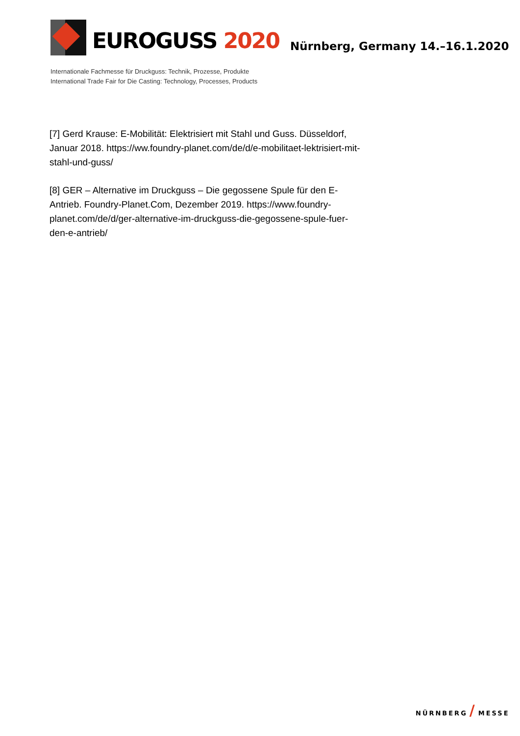EUROGUSS 2020
Nürnberg, Germany 14.–16.1.2020
Internationale Fachmesse für Druckguss: Technik, Prozesse, Produkte
International Trade Fair for Die Casting: Technology, Processes, Products
[7] Gerd Krause: E-Mobilität: Elektrisiert mit Stahl und Guss. Düsseldorf, Januar 2018. https://ww.foundry-planet.com/de/d/e-mobilitaet-lektrisiert-mit-stahl-und-guss/
[8] GER – Alternative im Druckguss – Die gegossene Spule für den E-Antrieb. Foundry-Planet.Com, Dezember 2019. https://www.foundry-planet.com/de/d/ger-alternative-im-druckguss-die-gegossene-spule-fuer-den-e-antrieb/
NÜRNBERG / MESSE